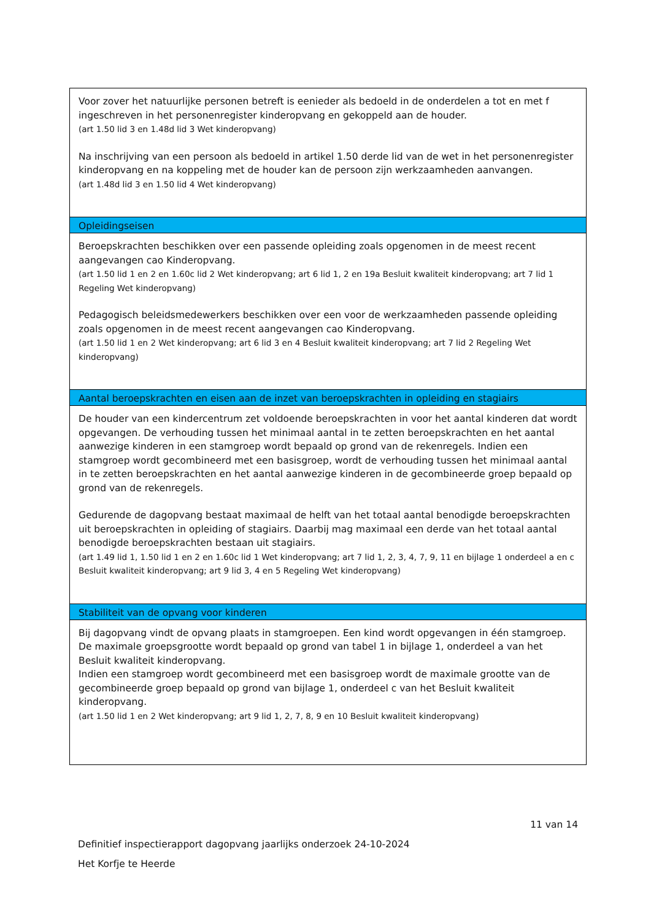| Voor zover het natuurlijke personen betreft is eenieder als bedoeld in de onderdelen a tot en met f ingeschreven in het personenregister kinderopvang en gekoppeld aan de houder. (art 1.50 lid 3 en 1.48d lid 3 Wet kinderopvang) Na inschrijving van een persoon als bedoeld in artikel 1.50 derde lid van de wet in het personenregister kinderopvang en na koppeling met de houder kan de persoon zijn werkzaamheden aanvangen. (art 1.48d lid 3 en 1.50 lid 4 Wet kinderopvang) |
| Opleidingseisen |
| Beroepskrachten beschikken over een passende opleiding zoals opgenomen in de meest recent aangevangen cao Kinderopvang. (art 1.50 lid 1 en 2 en 1.60c lid 2 Wet kinderopvang; art 6 lid 1, 2 en 19a Besluit kwaliteit kinderopvang; art 7 lid 1 Regeling Wet kinderopvang) Pedagogisch beleidsmedewerkers beschikken over een voor de werkzaamheden passende opleiding zoals opgenomen in de meest recent aangevangen cao Kinderopvang. (art 1.50 lid 1 en 2 Wet kinderopvang; art 6 lid 3 en 4 Besluit kwaliteit kinderopvang; art 7 lid 2 Regeling Wet kinderopvang) |
| Aantal beroepskrachten en eisen aan de inzet van beroepskrachten in opleiding en stagiairs |
| De houder van een kindercentrum zet voldoende beroepskrachten in voor het aantal kinderen dat wordt opgevangen. De verhouding tussen het minimaal aantal in te zetten beroepskrachten en het aantal aanwezige kinderen in een stamgroep wordt bepaald op grond van de rekenregels. Indien een stamgroep wordt gecombineerd met een basisgroep, wordt de verhouding tussen het minimaal aantal in te zetten beroepskrachten en het aantal aanwezige kinderen in de gecombineerde groep bepaald op grond van de rekenregels. Gedurende de dagopvang bestaat maximaal de helft van het totaal aantal benodigde beroepskrachten uit beroepskrachten in opleiding of stagiairs. Daarbij mag maximaal een derde van het totaal aantal benodigde beroepskrachten bestaan uit stagiairs. (art 1.49 lid 1, 1.50 lid 1 en 2 en 1.60c lid 1 Wet kinderopvang; art 7 lid 1, 2, 3, 4, 7, 9, 11 en bijlage 1 onderdeel a en c Besluit kwaliteit kinderopvang; art 9 lid 3, 4 en 5 Regeling Wet kinderopvang) |
| Stabiliteit van de opvang voor kinderen |
| Bij dagopvang vindt de opvang plaats in stamgroepen. Een kind wordt opgevangen in één stamgroep. De maximale groepsgrootte wordt bepaald op grond van tabel 1 in bijlage 1, onderdeel a van het Besluit kwaliteit kinderopvang. Indien een stamgroep wordt gecombineerd met een basisgroep wordt de maximale grootte van de gecombineerde groep bepaald op grond van bijlage 1, onderdeel c van het Besluit kwaliteit kinderopvang. (art 1.50 lid 1 en 2 Wet kinderopvang; art 9 lid 1, 2, 7, 8, 9 en 10 Besluit kwaliteit kinderopvang) |
11 van 14
Definitief inspectierapport dagopvang jaarlijks onderzoek 24-10-2024
Het Korfje te Heerde